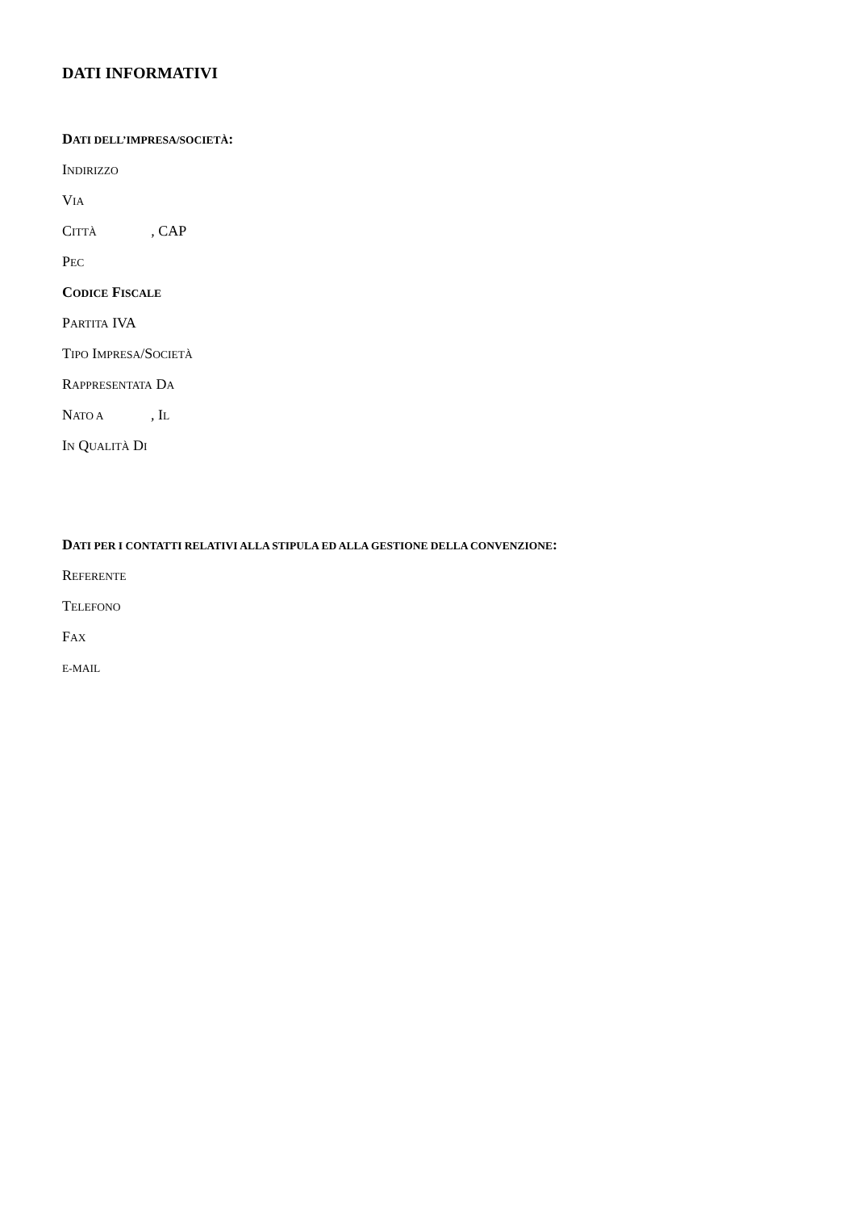DATI INFORMATIVI
DATI DELL’IMPRESA/SOCIETÀ:
INDIRIZZO
VIA
CITTÀ , CAP
PEC
CODICE FISCALE
PARTITA IVA
TIPO IMPRESA/SOCIETÀ
RAPPRESENTATA DA
NATO A , IL
IN QUALITÀ DI
DATI PER I CONTATTI RELATIVI ALLA STIPULA ED ALLA GESTIONE DELLA CONVENZIONE:
REFERENTE
TELEFONO
FAX
E-MAIL